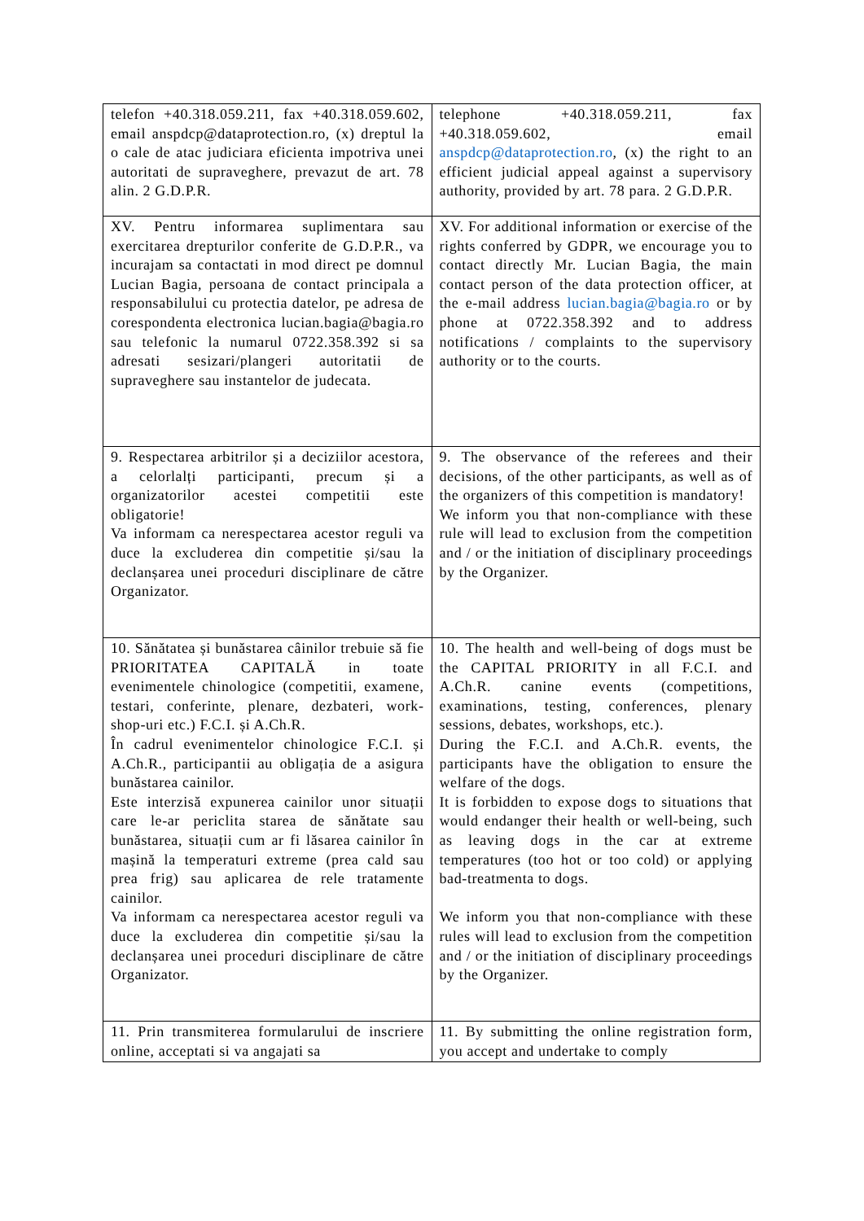| telefon +40.318.059.211, fax +40.318.059.602, email anspdcp@dataprotection.ro, (x) dreptul la o cale de atac judiciara eficienta impotriva unei autoritati de supraveghere, prevazut de art. 78 alin. 2 G.D.P.R. | telephone +40.318.059.211, fax +40.318.059.602, email anspdcp@dataprotection.ro , (x) the right to an efficient judicial appeal against a supervisory authority, provided by art. 78 para. 2 G.D.P.R. |
| XV. Pentru informarea suplimentara sau exercitarea drepturilor conferite de G.D.P.R., va incurajam sa contactati in mod direct pe domnul Lucian Bagia, persoana de contact principala a responsabilului cu protectia datelor, pe adresa de corespondenta electronica lucian.bagia@bagia.ro sau telefonic la numarul 0722.358.392 si sa adresati sesizari/plangeri autoritatii de supraveghere sau instantelor de judecata. | XV. For additional information or exercise of the rights conferred by GDPR, we encourage you to contact directly Mr. Lucian Bagia, the main contact person of the data protection officer, at the e-mail address lucian.bagia@bagia.ro or by phone at 0722.358.392 and to address notifications / complaints to the supervisory authority or to the courts. |
| 9. Respectarea arbitrilor și a deciziilor acestora, a celorlalți participanti, precum și a organizatorilor acestei competitii este obligatorie! Va informam ca nerespectarea acestor reguli va duce la excluderea din competitie și/sau la declanșarea unei proceduri disciplinare de către Organizator. | 9. The observance of the referees and their decisions, of the other participants, as well as of the organizers of this competition is mandatory! We inform you that non-compliance with these rule will lead to exclusion from the competition and / or the initiation of disciplinary proceedings by the Organizer. |
| 10. Sănătatea și bunăstarea câinilor trebuie să fie PRIORITATEA CAPITALĂ in toate evenimentele chinologice (competitii, examene, testari, conferinte, plenare, dezbateri, work-shop-uri etc.) F.C.I. și A.Ch.R. În cadrul evenimentelor chinologice F.C.I. și A.Ch.R., participantii au obligația de a asigura bunăstarea cainilor. Este interzisă expunerea cainilor unor situații care le-ar periclita starea de sănătate sau bunăstarea, situații cum ar fi lăsarea cainilor în mașină la temperaturi extreme (prea cald sau prea frig) sau aplicarea de rele tratamente cainilor. Va informam ca nerespectarea acestor reguli va duce la excluderea din competitie și/sau la declanșarea unei proceduri disciplinare de către Organizator. | 10. The health and well-being of dogs must be the CAPITAL PRIORITY in all F.C.I. and A.Ch.R. canine events (competitions, examinations, testing, conferences, plenary sessions, debates, workshops, etc.). During the F.C.I. and A.Ch.R. events, the participants have the obligation to ensure the welfare of the dogs. It is forbidden to expose dogs to situations that would endanger their health or well-being, such as leaving dogs in the car at extreme temperatures (too hot or too cold) or applying bad-treatmenta to dogs. We inform you that non-compliance with these rules will lead to exclusion from the competition and / or the initiation of disciplinary proceedings by the Organizer. |
| 11. Prin transmiterea formularului de inscriere online, acceptati si va angajati sa | 11. By submitting the online registration form, you accept and undertake to comply |